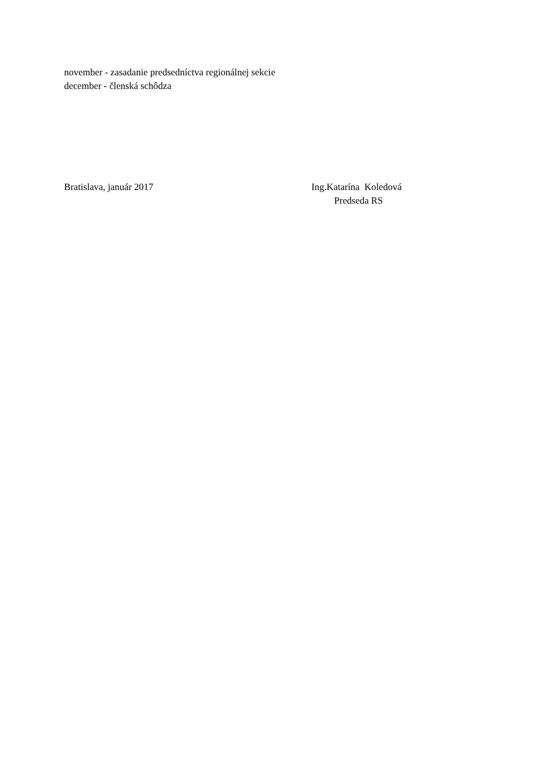november - zasadanie predsedníctva regionálnej sekcie
december - členská schôdza
Bratislava, január 2017 Ing.Katarína Koledová
Predseda RS